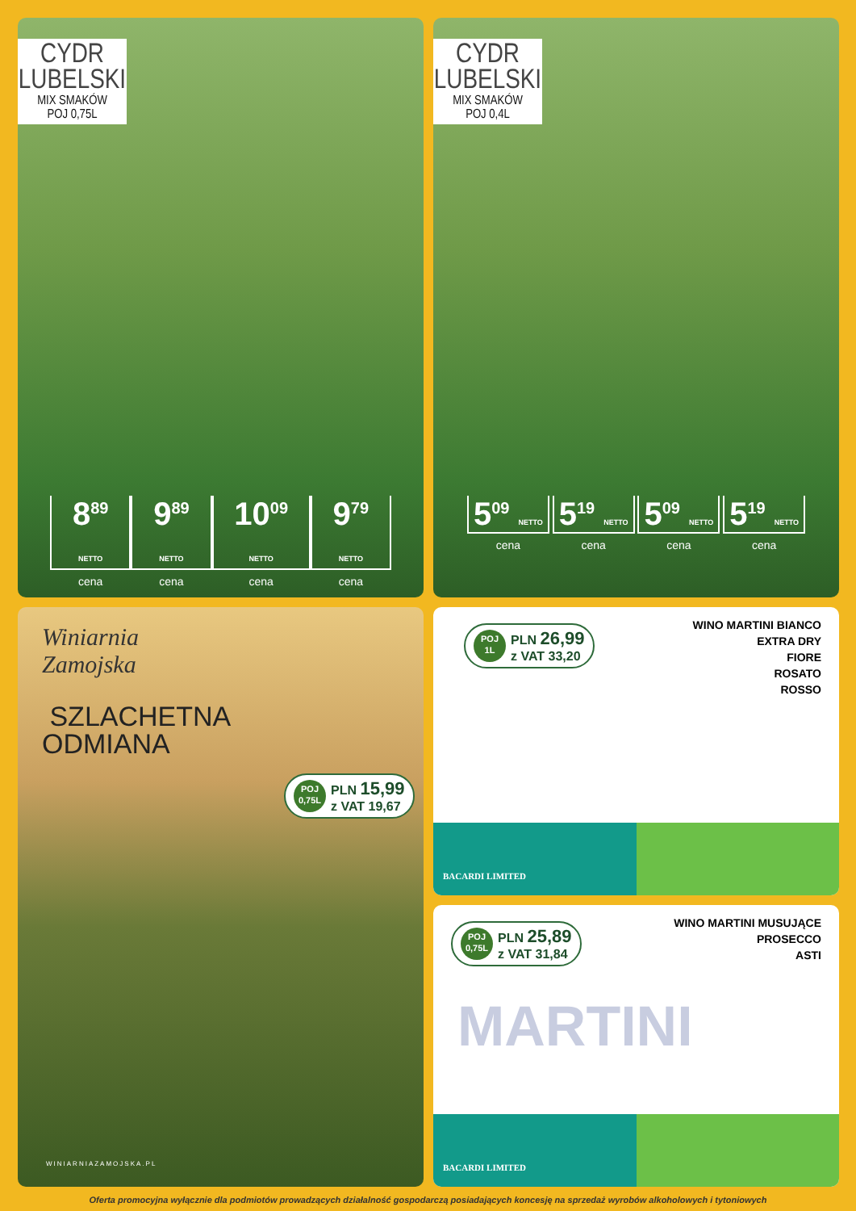CYDR
LUBELSKI
MIX SMAKÓW
POJ 0,75L
8<sup>89</sup> NETTO
cena
9<sup>89</sup> NETTO
cena
10<sup>09</sup> NETTO
cena
9<sup>79</sup> NETTO
cena
CYDR
LUBELSKI
MIX SMAKÓW
POJ 0,4L
5<sup>09</sup> NETTO
cena
5<sup>19</sup> NETTO
cena
5<sup>09</sup> NETTO
cena
5<sup>19</sup> NETTO
cena
Winiarnia
Zamojska
SZLACHETNA
ODMIANA
POJ
0,75L
PLN 15,99
z VAT 19,67
WINIARNIAZAMOJSKA.PL
POJ
1L
PLN 26,99
z VAT 33,20
WINO MARTINI BIANCO
EXTRA DRY
FIORE
ROSATO
ROSSO
BACARDI LIMITED
POJ
0,75L
PLN 25,89
z VAT 31,84
WINO MARTINI MUSUJĄCE
PROSECCO
ASTI
MARTINI
BACARDI LIMITED
Oferta promocyjna wyłącznie dla podmiotów prowadzących działalność gospodarczą posiadających koncesję na sprzedaż wyrobów alkoholowych i tytoniowych